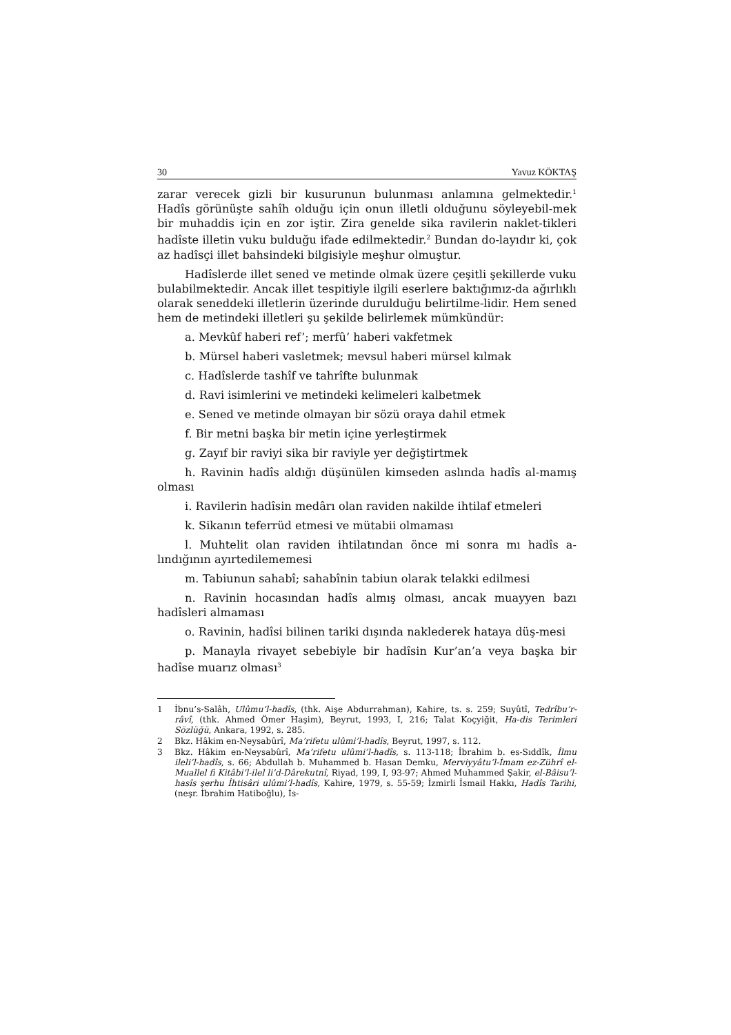30 Yavuz KÖKTAŞ
zarar verecek gizli bir kusurunun bulunması anlamına gelmektedir.<sup>1</sup> Hadîs görünüşte sahîh olduğu için onun illetli olduğunu söyleyebil-mek bir muhaddis için en zor iştir. Zira genelde sika ravilerin naklet-tikleri hadîste illetin vuku bulduğu ifade edilmektedir.<sup>2</sup> Bundan do-layıdır ki, çok az hadîsçi illet bahsindeki bilgisiyle meşhur olmuştur.
Hadîslerde illet sened ve metinde olmak üzere çeşitli şekillerde vuku bulabilmektedir. Ancak illet tespitiyle ilgili eserlere baktığımız-da ağırlıklı olarak seneddeki illetlerin üzerinde durulduğu belirtilme-lidir. Hem sened hem de metindeki illetleri şu şekilde belirlemek mümkündür:
a. Mevkûf haberi ref’; merfû’ haberi vakfetmek
b. Mürsel haberi vasletmek; mevsul haberi mürsel kılmak
c. Hadîslerde tashîf ve tahrîfte bulunmak
d. Ravi isimlerini ve metindeki kelimeleri kalbetmek
e. Sened ve metinde olmayan bir sözü oraya dahil etmek
f. Bir metni başka bir metin içine yerleştirmek
g. Zayıf bir raviyi sika bir raviyle yer değiştirtmek
h. Ravinin hadîs aldığı düşünülen kimseden aslında hadîs al-mamış olması
i. Ravilerin hadîsin medârı olan raviden nakilde ihtilaf etmeleri
k. Sikanın teferrüd etmesi ve mütabii olmaması
l. Muhtelit olan raviden ihtilatından önce mi sonra mı hadîs a-lındığının ayırtedilememesi
m. Tabiunun sahabî; sahabînin tabiun olarak telakki edilmesi
n. Ravinin hocasından hadîs almış olması, ancak muayyen bazı hadîsleri almaması
o. Ravinin, hadîsi bilinen tariki dışında naklederek hataya düş-mesi
p. Manayla rivayet sebebiyle bir hadîsin Kur’an’a veya başka bir hadîse muarız olması<sup>3</sup>
1 İbnu’s-Salâh, Ulûmu’l-hadîs, (thk. Aişe Abdurrahman), Kahire, ts. s. 259; Suyûtî, Tedrîbu’r-râvî, (thk. Ahmed Ömer Haşim), Beyrut, 1993, I, 216; Talat Koçyiğit, Ha-dis Terimleri Sözlüğü, Ankara, 1992, s. 285.
2 Bkz. Hâkim en-Neysabûrî, Ma’rifetu ulûmi’l-hadîs, Beyrut, 1997, s. 112.
3 Bkz. Hâkim en-Neysabûrî, Ma’rifetu ulûmi’l-hadîs, s. 113-118; İbrahim b. es-Sıddîk, İlmu ileli’l-hadîs, s. 66; Abdullah b. Muhammed b. Hasan Demku, Merviyyâtu’l-İmam ez-Zührî el-Muallel fi Kitâbi’l-ilel li’d-Dârekutnî, Riyad, 199, I, 93-97; Ahmed Muhammed Şakir, el-Bâisu’l-hasîs şerhu İhtisâri ulûmi’l-hadîs, Kahire, 1979, s. 55-59; İzmirli İsmail Hakkı, Hadîs Tarihi, (neşr. İbrahim Hatiboğlu), İs-